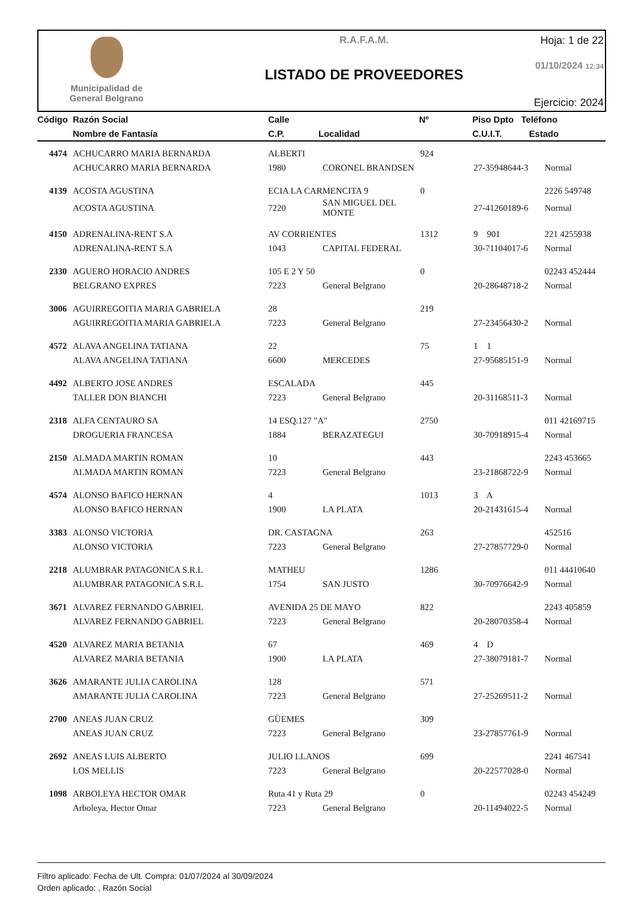Municipalidad de
General Belgrano
R.A.F.A.M.
LISTADO DE PROVEEDORES
Hoja: 1 de 22
01/10/2024 12:34
Ejercicio: 2024
| Código | Razón Social | Calle | | Nº | Piso Dpto Teléfono |
| --- | --- | --- | --- | --- | --- |
| | Nombre de Fantasía | C.P. | Localidad | | C.U.I.T. Estado |
| 4474 | ACHUCARRO MARIA BERNARDA | ALBERTI | | 924 | | |
| | ACHUCARRO MARIA BERNARDA | 1980 | CORONEL BRANDSEN | | 27-35948644-3 | Normal |
| 4139 | ACOSTA AGUSTINA | ECIA LA CARMENCITA 9 | | 0 | | 2226 549748 |
| | ACOSTA AGUSTINA | 7220 | SAN MIGUEL DEL MONTE | | 27-41260189-6 | Normal |
| 4150 | ADRENALINA-RENT S.A | AV CORRIENTES | | 1312 | 9 901 | 221 4255938 |
| | ADRENALINA-RENT S.A | 1043 | CAPITAL FEDERAL | | 30-71104017-6 | Normal |
| 2330 | AGUERO HORACIO ANDRES | 105 E 2 Y 50 | | 0 | | 02243 452444 |
| | BELGRANO EXPRES | 7223 | General Belgrano | | 20-28648718-2 | Normal |
| 3006 | AGUIRREGOITIA MARIA GABRIELA | 28 | | 219 | | |
| | AGUIRREGOITIA MARIA GABRIELA | 7223 | General Belgrano | | 27-23456430-2 | Normal |
| 4572 | ALAVA ANGELINA TATIANA | 22 | | 75 | 1 1 | |
| | ALAVA ANGELINA TATIANA | 6600 | MERCEDES | | 27-95685151-9 | Normal |
| 4492 | ALBERTO JOSE ANDRES | ESCALADA | | 445 | | |
| | TALLER DON BIANCHI | 7223 | General Belgrano | | 20-31168511-3 | Normal |
| 2318 | ALFA CENTAURO SA | 14 ESQ.127 "A" | | 2750 | | 011 42169715 |
| | DROGUERIA FRANCESA | 1884 | BERAZATEGUI | | 30-70918915-4 | Normal |
| 2150 | ALMADA MARTIN ROMAN | 10 | | 443 | | 2243 453665 |
| | ALMADA MARTIN ROMAN | 7223 | General Belgrano | | 23-21868722-9 | Normal |
| 4574 | ALONSO BAFICO HERNAN | 4 | | 1013 | 3 A | |
| | ALONSO BAFICO HERNAN | 1900 | LA PLATA | | 20-21431615-4 | Normal |
| 3383 | ALONSO VICTORIA | DR. CASTAGNA | | 263 | | 452516 |
| | ALONSO VICTORIA | 7223 | General Belgrano | | 27-27857729-0 | Normal |
| 2218 | ALUMBRAR PATAGONICA S.R.L | MATHEU | | 1286 | | 011 44410640 |
| | ALUMBRAR PATAGONICA S.R.L | 1754 | SAN JUSTO | | 30-70976642-9 | Normal |
| 3671 | ALVAREZ FERNANDO GABRIEL | AVENIDA 25 DE MAYO | | 822 | | 2243 405859 |
| | ALVAREZ FERNANDO GABRIEL | 7223 | General Belgrano | | 20-28070358-4 | Normal |
| 4520 | ALVAREZ MARIA BETANIA | 67 | | 469 | 4 D | |
| | ALVAREZ MARIA BETANIA | 1900 | LA PLATA | | 27-38079181-7 | Normal |
| 3626 | AMARANTE JULIA CAROLINA | 128 | | 571 | | |
| | AMARANTE JULIA CAROLINA | 7223 | General Belgrano | | 27-25269511-2 | Normal |
| 2700 | ANEAS JUAN CRUZ | GÜEMES | | 309 | | |
| | ANEAS JUAN CRUZ | 7223 | General Belgrano | | 23-27857761-9 | Normal |
| 2692 | ANEAS LUIS ALBERTO | JULIO LLANOS | | 699 | | 2241 467541 |
| | LOS MELLIS | 7223 | General Belgrano | | 20-22577028-0 | Normal |
| 1098 | ARBOLEYA HECTOR OMAR | Ruta 41 y Ruta 29 | | 0 | | 02243 454249 |
| | Arboleya, Hector Omar | 7223 | General Belgrano | | 20-11494022-5 | Normal |
Filtro aplicado: Fecha de Ult. Compra: 01/07/2024 al 30/09/2024
Orden aplicado: , Razón Social